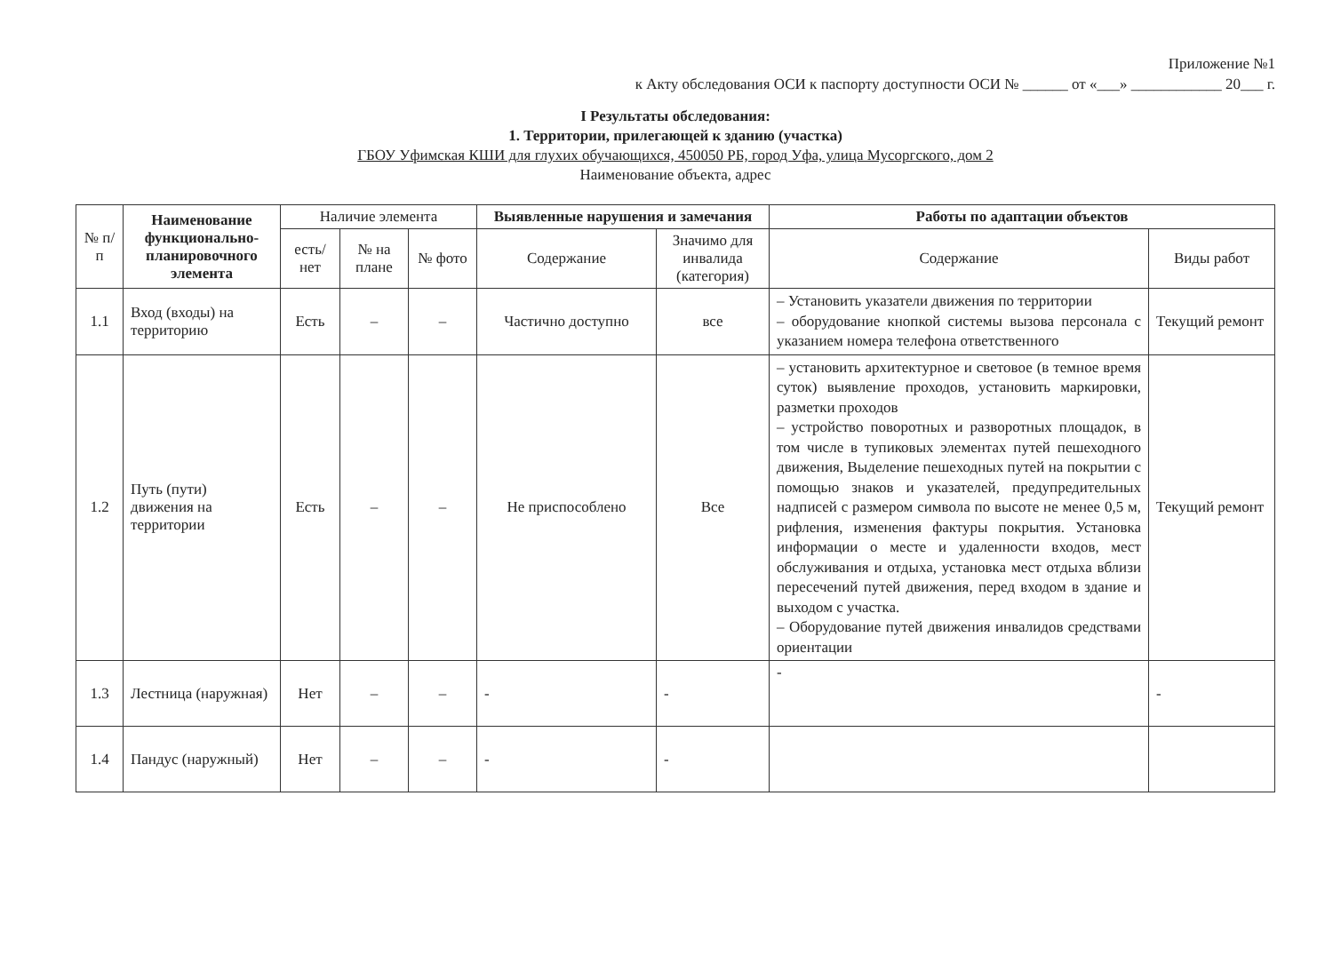Приложение №1
к Акту обследования ОСИ к паспорту доступности ОСИ № ______ от «___» ____________ 20___ г.
I Результаты обследования:
1. Территории, прилегающей к зданию (участка)
ГБОУ Уфимская КШИ для глухих обучающихся, 450050 РБ, город Уфа, улица Мусоргского, дом 2
Наименование объекта, адрес
| № п/п | Наименование функционально-планировочного элемента | Наличие элемента | | | Выявленные нарушения и замечания | | Работы по адаптации объектов | |
| --- | --- | --- | --- | --- | --- | --- | --- | --- |
| | | есть/ нет | № на плане | № фото | Содержание | Значимо для инвалида (категория) | Содержание | Виды работ |
| 1.1 | Вход (входы) на территорию | Есть | – | – | Частично доступно | все | – Установить указатели движения по территории – оборудование кнопкой системы вызова персонала с указанием номера телефона ответственного | Текущий ремонт |
| 1.2 | Путь (пути) движения на территории | Есть | – | – | Не приспособлено | Все | – установить архитектурное и световое (в темное время суток) выявление проходов, установить маркировки, разметки проходов – устройство поворотных и разворотных площадок, в том числе в тупиковых элементах путей пешеходного движения, Выделение пешеходных путей на покрытии с помощью знаков и указателей, предупредительных надписей с размером символа по высоте не менее 0,5 м, рифления, изменения фактуры покрытия. Установка информации о месте и удаленности входов, мест обслуживания и отдыха, установка мест отдыха вблизи пересечений путей движения, перед входом в здание и выходом с участка. – Оборудование путей движения инвалидов средствами ориентации | Текущий ремонт |
| 1.3 | Лестница (наружная) | Нет | – | – | - | - | - | - |
| 1.4 | Пандус (наружный) | Нет | – | – | - | - | | |